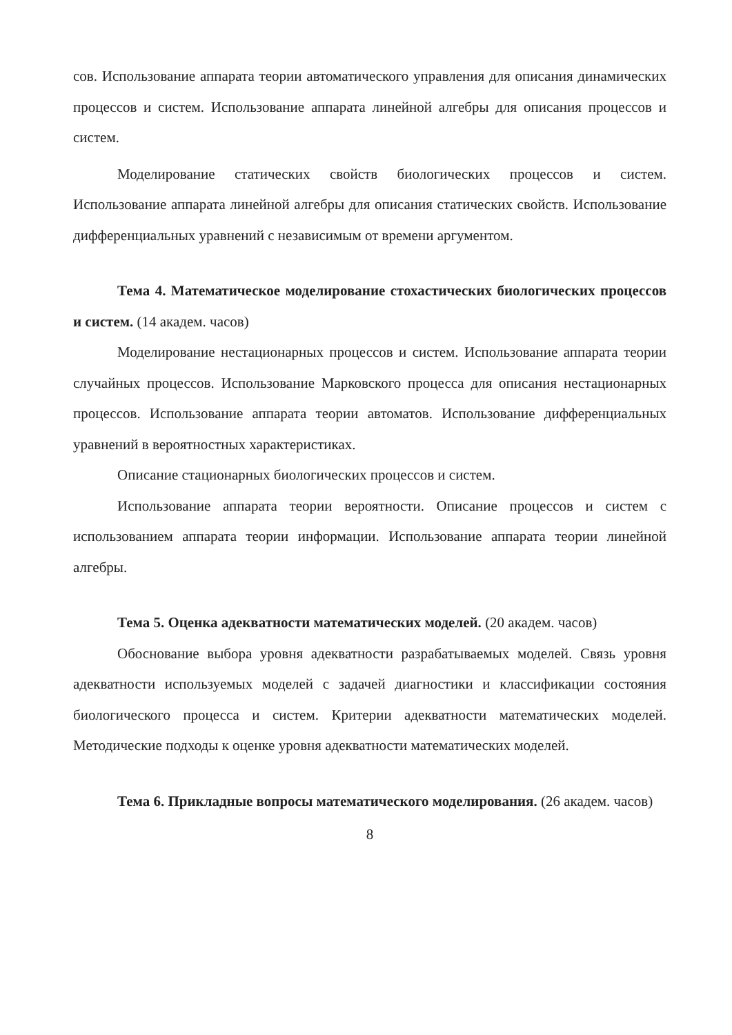сов. Использование аппарата теории автоматического управления для описания динамических процессов и систем. Использование аппарата линейной алгебры для описания процессов и систем.
Моделирование статических свойств биологических процессов и систем. Использование аппарата линейной алгебры для описания статических свойств. Использование дифференциальных уравнений с независимым от времени аргументом.
Тема 4. Математическое моделирование стохастических биологических процессов и систем. (14 академ. часов)
Моделирование нестационарных процессов и систем. Использование аппарата теории случайных процессов. Использование Марковского процесса для описания нестационарных процессов. Использование аппарата теории автоматов. Использование дифференциальных уравнений в вероятностных характеристиках.
Описание стационарных биологических процессов и систем.
Использование аппарата теории вероятности. Описание процессов и систем с использованием аппарата теории информации. Использование аппарата теории линейной алгебры.
Тема 5. Оценка адекватности математических моделей. (20 академ. часов)
Обоснование выбора уровня адекватности разрабатываемых моделей. Связь уровня адекватности используемых моделей с задачей диагностики и классификации состояния биологического процесса и систем. Критерии адекватности математических моделей. Методические подходы к оценке уровня адекватности математических моделей.
Тема 6. Прикладные вопросы математического моделирования. (26 академ. часов)
8